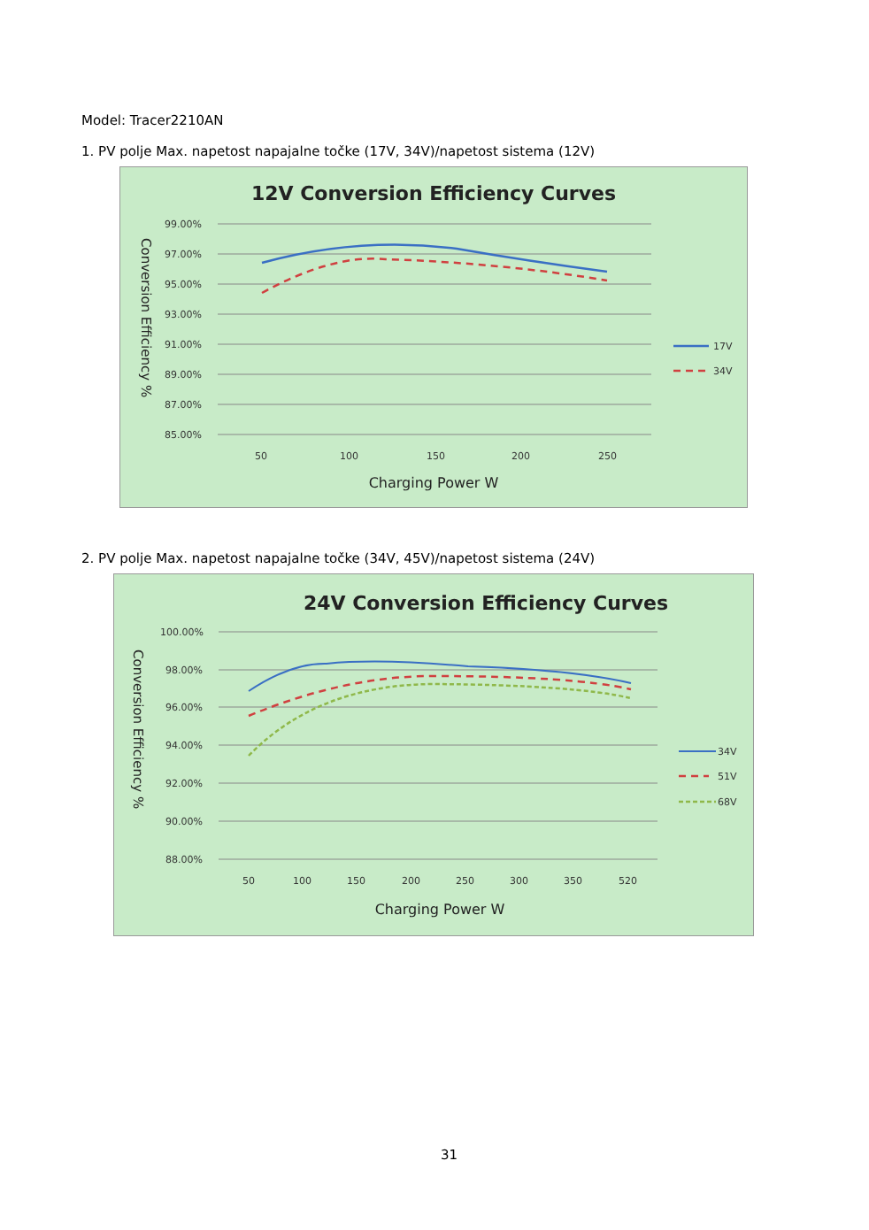Model: Tracer2210AN
1. PV polje Max. napetost napajalne točke (17V, 34V)/napetost sistema (12V)
12V Conversion Efficiency Curves
99.00%
97.00%
95.00%
93.00%
91.00%
89.00%
87.00%
85.00%
50
100
150
200
250
Charging Power W
Conversion Efficiency %
17V
34V
2. PV polje Max. napetost napajalne točke (34V, 45V)/napetost sistema (24V)
24V Conversion Efficiency Curves
100.00%
98.00%
96.00%
94.00%
92.00%
90.00%
88.00%
50
100
150
200
250
300
350
520
Charging Power W
Conversion Efficiency %
34V
51V
68V
31